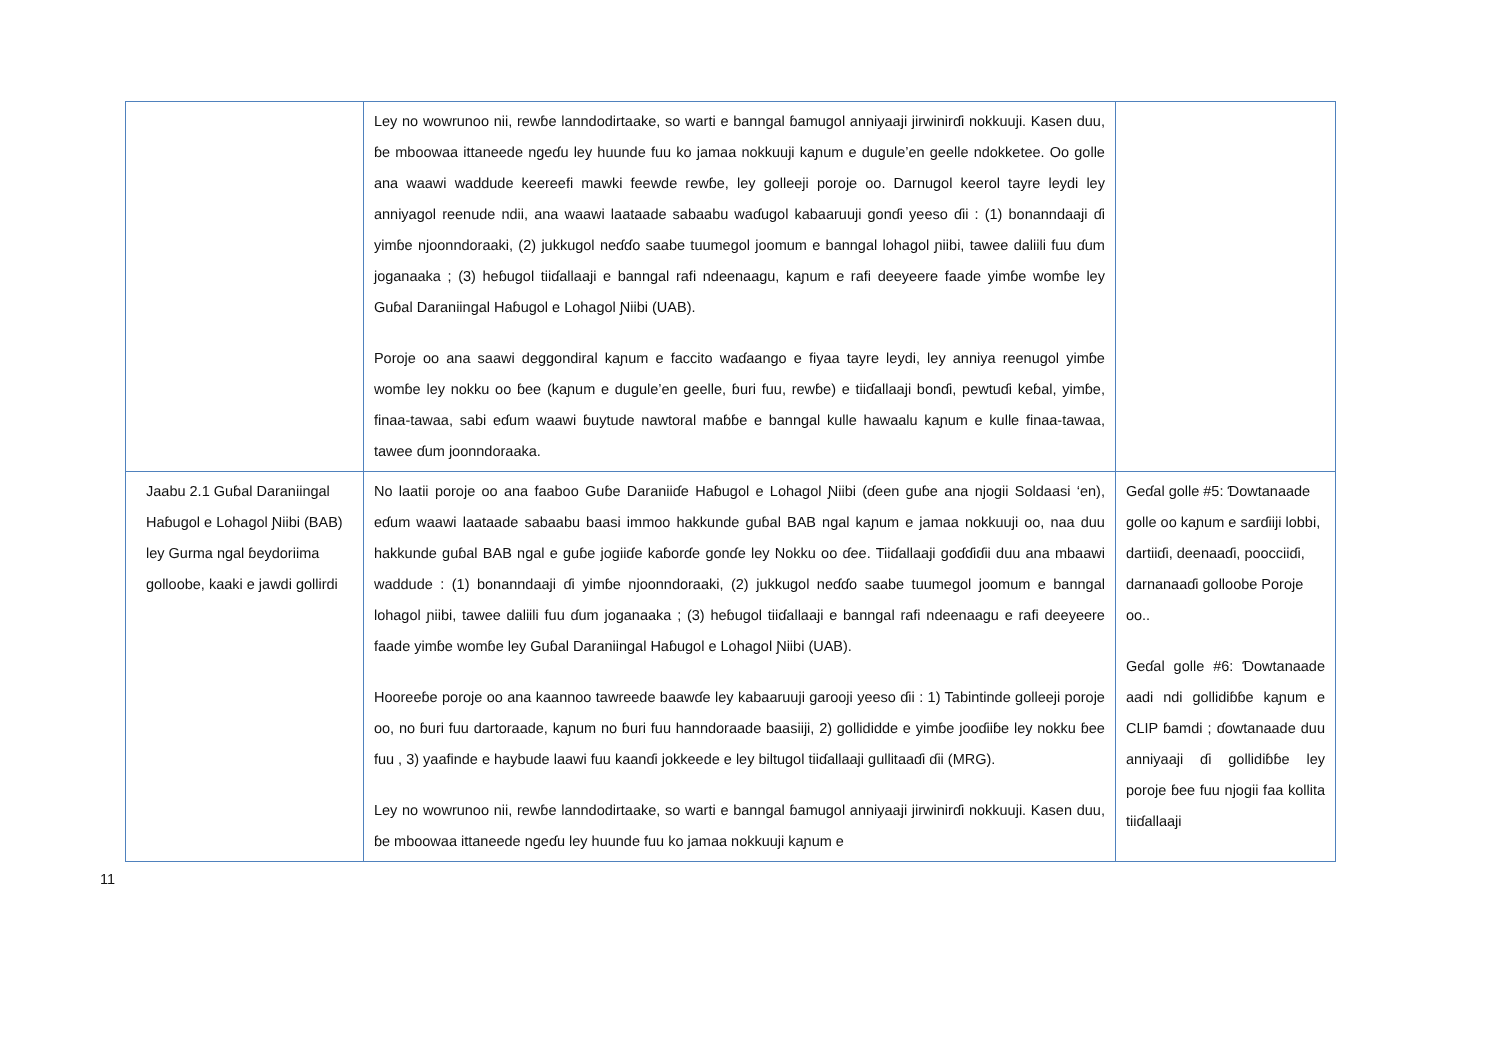| | Ley no wowrunoo nii, rewɓe lanndodirtaake, so warti e banngal ɓamugol anniyaaji jirwinirɗi nokkuuji. Kasen duu, ɓe mboowaa ittaneede ngeɗu ley huunde fuu ko jamaa nokkuuji kaɲum e dugule’en geelle ndokketee. Oo golle ana waawi waddude keereefi mawki feewde rewɓe, ley golleeji poroje oo. Darnugol keerol tayre leydi ley anniyagol reenude ndii, ana waawi laataade sabaabu waɗugol kabaaruuji gonɗi yeeso ɗii : (1) bonanndaaji ɗi yimɓe njoonndoraaki, (2) jukkugol neɗɗo saabe tuumegol joomum e banngal lohagol ɲiibi, tawee daliili fuu ɗum joganaaka ; (3) heɓugol tiiɗallaaji e banngal rafi ndeenaagu, kaɲum e rafi deeyeere faade yimɓe womɓe ley Guɓal Daraniingal Haɓugol e Lohagol Ɲiibi (UAB). Poroje oo ana saawi deggondiral kaɲum e faccito waɗaango e fiyaa tayre leydi, ley anniya reenugol yimɓe womɓe ley nokku oo ɓee (kaɲum e dugule’en geelle, ɓuri fuu, rewɓe) e tiiɗallaaji bonɗi, pewtuɗi keɓal, yimɓe, finaa-tawaa, sabi eɗum waawi ɓuytude nawtoral maɓɓe e banngal kulle hawaalu kaɲum e kulle finaa-tawaa, tawee ɗum joonndoraaka. | |
| Jaabu 2.1 Guɓal Daraniingal Haɓugol e Lohagol Ɲiibi (BAB) ley Gurma ngal ɓeydoriima golloobe, kaaki e jawdi gollirdi | No laatii poroje oo ana faaboo Guɓe Daraniiɗe Haɓugol e Lohagol Ɲiibi (ɗeen guɓe ana njogii Soldaasi ‘en), eɗum waawi laataade sabaabu baasi immoo hakkunde guɓal BAB ngal kaɲum e jamaa nokkuuji oo, naa duu hakkunde guɓal BAB ngal e guɓe jogiiɗe kaɓorɗe gonɗe ley Nokku oo ɗee. Tiiɗallaaji goɗɗiɗii duu ana mbaawi waddude : (1) bonanndaaji ɗi yimɓe njoonndoraaki, (2) jukkugol neɗɗo saabe tuumegol joomum e banngal lohagol ɲiibi, tawee daliili fuu ɗum joganaaka ; (3) heɓugol tiiɗallaaji e banngal rafi ndeenaagu e rafi deeyeere faade yimɓe womɓe ley Guɓal Daraniingal Haɓugol e Lohagol Ɲiibi (UAB). Hooreeɓe poroje oo ana kaannoo tawreede baawɗe ley kabaaruuji garooji yeeso ɗii : 1) Tabintinde golleeji poroje oo, no ɓuri fuu dartoraade, kaɲum no ɓuri fuu hanndoraade baasiiji, 2) gollididde e yimɓe jooɗiiɓe ley nokku ɓee fuu , 3) yaafinde e haybude laawi fuu kaanɗi jokkeede e ley biltugol tiiɗallaaji gullitaaɗi ɗii (MRG). Ley no wowrunoo nii, rewɓe lanndodirtaake, so warti e banngal ɓamugol anniyaaji jirwinirɗi nokkuuji. Kasen duu, ɓe mboowaa ittaneede ngeɗu ley huunde fuu ko jamaa nokkuuji kaɲum e | Geɗal golle #5: Ɗowtanaade golle oo kaɲum e sarɗiiji lobbi, dartiiɗi, deenaaɗi, poocciiɗi, darnanaaɗi golloobe Poroje oo.. Geɗal golle #6: Ɗowtanaade aadi ndi gollidiɓɓe kaɲum e CLIP ɓamdi ; ɗowtanaade duu anniyaaji ɗi gollidiɓɓe ley poroje ɓee fuu njogii faa kollita tiiɗallaaji |
11